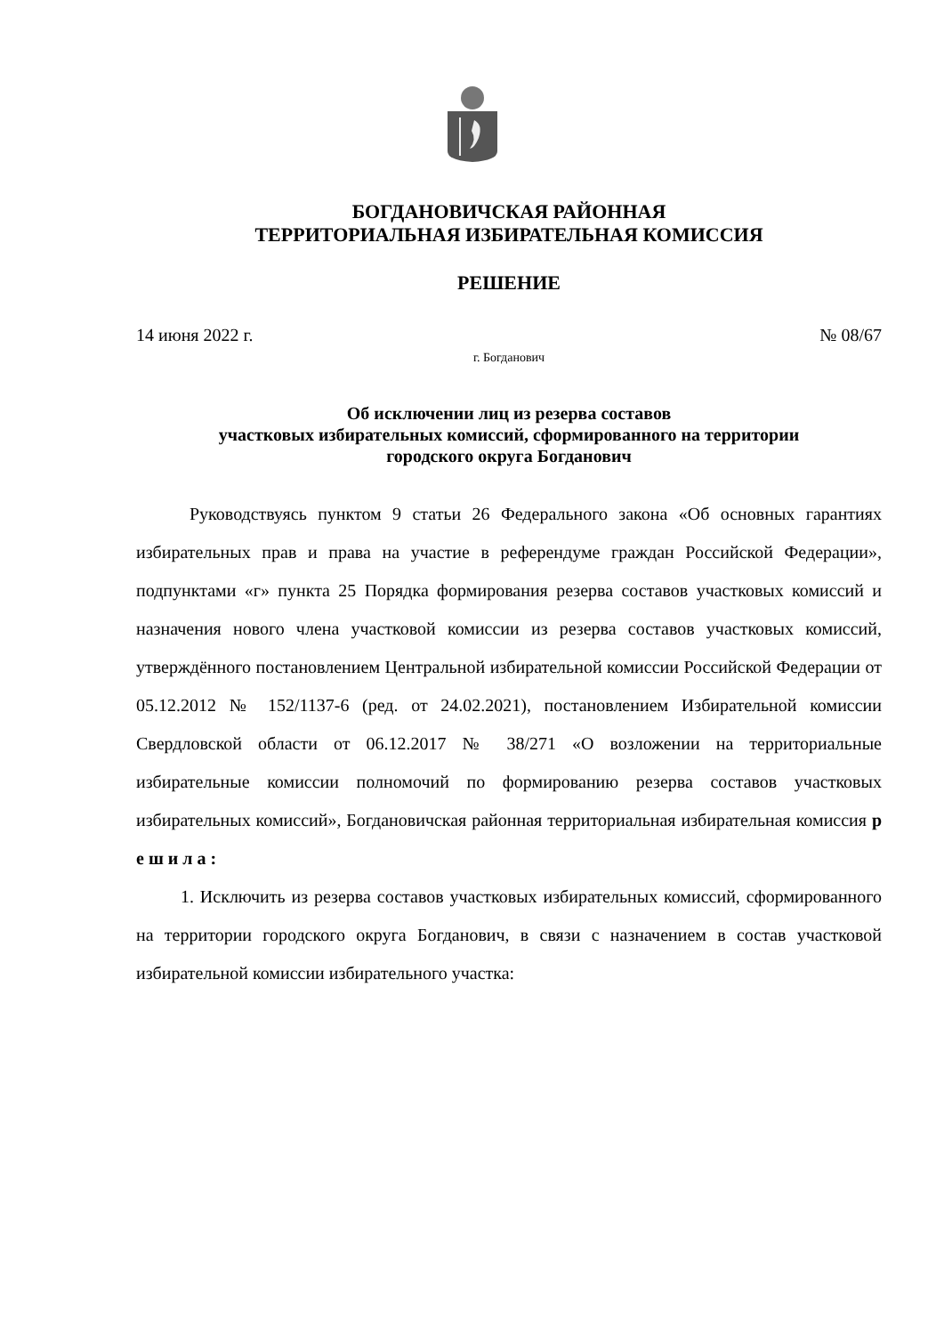БОГДАНОВИЧСКАЯ РАЙОННАЯ
ТЕРРИТОРИАЛЬНАЯ ИЗБИРАТЕЛЬНАЯ КОМИССИЯ
РЕШЕНИЕ
14 июня 2022 г. № 08/67
г. Богданович
Об исключении лиц из резерва составов
участковых избирательных комиссий, сформированного на территории
городского округа Богданович
Руководствуясь пунктом 9 статьи 26 Федерального закона «Об основных гарантиях избирательных прав и права на участие в референдуме граждан Российской Федерации», подпунктами «г» пункта 25 Порядка формирования резерва составов участковых комиссий и назначения нового члена участковой комиссии из резерва составов участковых комиссий, утверждённого постановлением Центральной избирательной комиссии Российской Федерации от 05.12.2012 № 152/1137-6 (ред. от 24.02.2021), постановлением Избирательной комиссии Свердловской области от 06.12.2017 № 38/271 «О возложении на территориальные избирательные комиссии полномочий по формированию резерва составов участковых избирательных комиссий», Богдановичская районная территориальная избирательная комиссия р е ш и л а :
1. Исключить из резерва составов участковых избирательных комиссий, сформированного на территории городского округа Богданович, в связи с назначением в состав участковой избирательной комиссии избирательного участка: